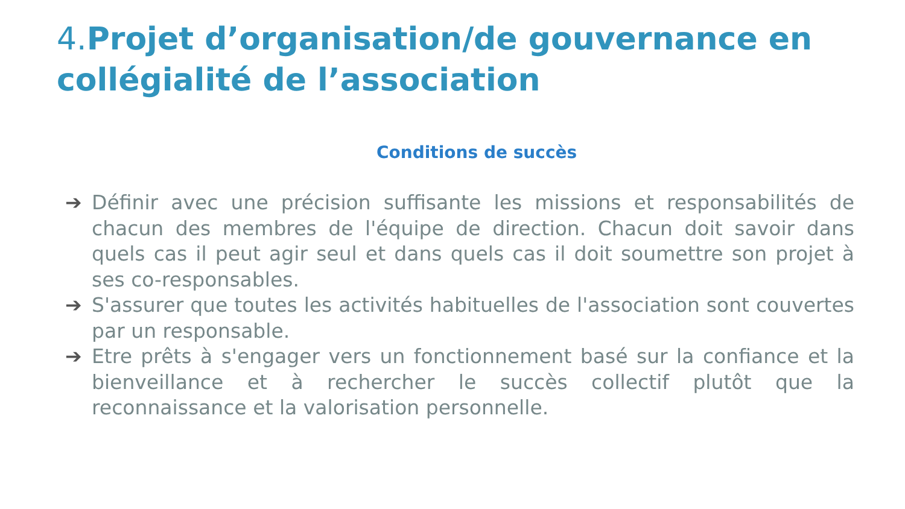4. Projet d’organisation/de gouvernance en collégialité de l’association
Conditions de succès
➔ Définir avec une précision suffisante les missions et responsabilités de chacun des membres de l'équipe de direction. Chacun doit savoir dans quels cas il peut agir seul et dans quels cas il doit soumettre son projet à ses co-responsables.
➔ S'assurer que toutes les activités habituelles de l'association sont couvertes par un responsable.
➔ Etre prêts à s'engager vers un fonctionnement basé sur la confiance et la bienveillance et à rechercher le succès collectif plutôt que la reconnaissance et la valorisation personnelle.